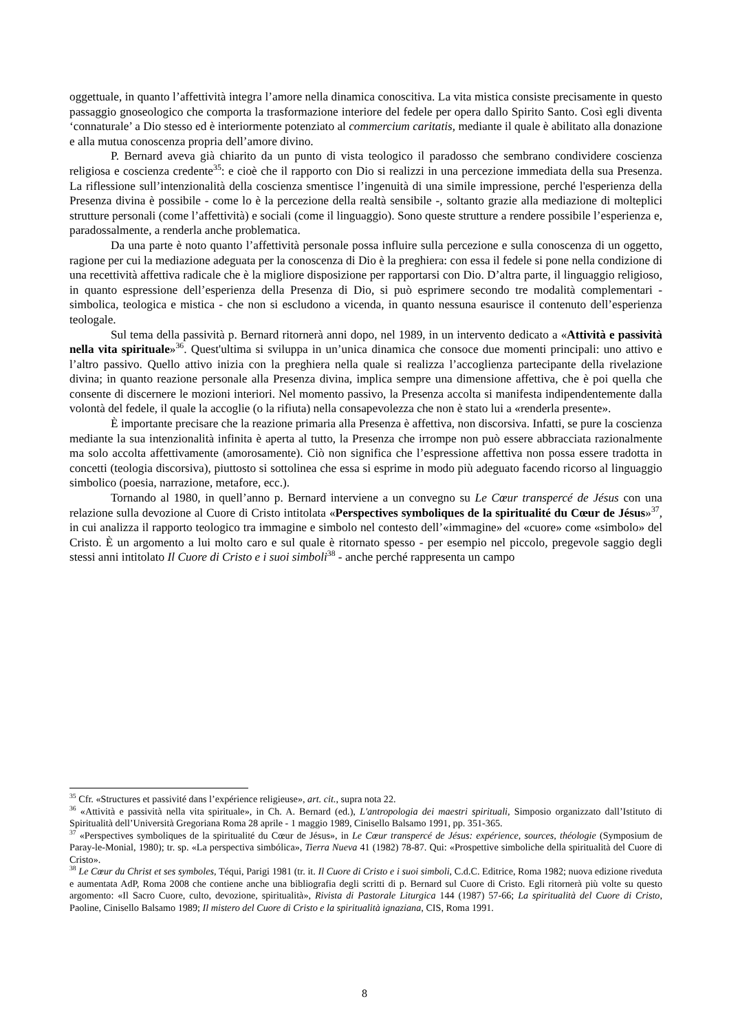oggettuale, in quanto l’affettività integra l’amore nella dinamica conoscitiva. La vita mistica consiste precisamente in questo passaggio gnoseologico che comporta la trasformazione interiore del fedele per opera dallo Spirito Santo. Così egli diventa ‘connaturale’ a Dio stesso ed è interiormente potenziato al commercium caritatis, mediante il quale è abilitato alla donazione e alla mutua conoscenza propria dell’amore divino.
P. Bernard aveva già chiarito da un punto di vista teologico il paradosso che sembrano condividere coscienza religiosa e coscienza credente<sup>35</sup>: e cioè che il rapporto con Dio si realizzi in una percezione immediata della sua Presenza. La riflessione sull’intenzionalità della coscienza smentisce l’ingenuità di una simile impressione, perché l'esperienza della Presenza divina è possibile - come lo è la percezione della realtà sensibile -, soltanto grazie alla mediazione di molteplici strutture personali (come l’affettività) e sociali (come il linguaggio). Sono queste strutture a rendere possibile l’esperienza e, paradossalmente, a renderla anche problematica.
Da una parte è noto quanto l’affettività personale possa influire sulla percezione e sulla conoscenza di un oggetto, ragione per cui la mediazione adeguata per la conoscenza di Dio è la preghiera: con essa il fedele si pone nella condizione di una recettività affettiva radicale che è la migliore disposizione per rapportarsi con Dio. D’altra parte, il linguaggio religioso, in quanto espressione dell’esperienza della Presenza di Dio, si può esprimere secondo tre modalità complementari - simbolica, teologica e mistica - che non si escludono a vicenda, in quanto nessuna esaurisce il contenuto dell’esperienza teologale.
Sul tema della passività p. Bernard ritornerà anni dopo, nel 1989, in un intervento dedicato a «Attività e passività nella vita spirituale»<sup>36</sup>. Quest'ultima si sviluppa in un’unica dinamica che consoce due momenti principali: uno attivo e l’altro passivo. Quello attivo inizia con la preghiera nella quale si realizza l’accoglienza partecipante della rivelazione divina; in quanto reazione personale alla Presenza divina, implica sempre una dimensione affettiva, che è poi quella che consente di discernere le mozioni interiori. Nel momento passivo, la Presenza accolta si manifesta indipendentemente dalla volontà del fedele, il quale la accoglie (o la rifiuta) nella consapevolezza che non è stato lui a «renderla presente».
È importante precisare che la reazione primaria alla Presenza è affettiva, non discorsiva. Infatti, se pure la coscienza mediante la sua intenzionalità infinita è aperta al tutto, la Presenza che irrompe non può essere abbracciata razionalmente ma solo accolta affettivamente (amorosamente). Ciò non significa che l’espressione affettiva non possa essere tradotta in concetti (teologia discorsiva), piuttosto si sottolinea che essa si esprime in modo più adeguato facendo ricorso al linguaggio simbolico (poesia, narrazione, metafore, ecc.).
Tornando al 1980, in quell’anno p. Bernard interviene a un convegno su Le Cœur transpercé de Jésus con una relazione sulla devozione al Cuore di Cristo intitolata «Perspectives symboliques de la spiritualité du Cœur de Jésus»<sup>37</sup>, in cui analizza il rapporto teologico tra immagine e simbolo nel contesto dell’«immagine» del «cuore» come «simbolo» del Cristo. È un argomento a lui molto caro e sul quale è ritornato spesso - per esempio nel piccolo, pregevole saggio degli stessi anni intitolato Il Cuore di Cristo e i suoi simboli<sup>38</sup> - anche perché rappresenta un campo
<sup>35</sup> Cfr. «Structures et passivité dans l’expérience religieuse», art. cit., supra nota 22.
<sup>36</sup> «Attività e passività nella vita spirituale», in Ch. A. Bernard (ed.), L'antropologia dei maestri spirituali, Simposio organizzato dall’Istituto di Spiritualità dell’Università Gregoriana Roma 28 aprile - 1 maggio 1989, Cinisello Balsamo 1991, pp. 351-365.
<sup>37</sup> «Perspectives symboliques de la spiritualité du Cœur de Jésus», in Le Cœur transpercé de Jésus: expérience, sources, théologie (Symposium de Paray-le-Monial, 1980); tr. sp. «La perspectiva simbólica», Tierra Nueva 41 (1982) 78-87. Qui: «Prospettive simboliche della spiritualità del Cuore di Cristo».
<sup>38</sup> Le Cœur du Christ et ses symboles, Téqui, Parigi 1981 (tr. it. Il Cuore di Cristo e i suoi simboli, C.d.C. Editrice, Roma 1982; nuova edizione riveduta e aumentata AdP, Roma 2008 che contiene anche una bibliografia degli scritti di p. Bernard sul Cuore di Cristo. Egli ritornerà più volte su questo argomento: «Il Sacro Cuore, culto, devozione, spiritualità», Rivista di Pastorale Liturgica 144 (1987) 57-66; La spiritualità del Cuore di Cristo, Paoline, Cinisello Balsamo 1989; Il mistero del Cuore di Cristo e la spiritualità ignaziana, CIS, Roma 1991.
8